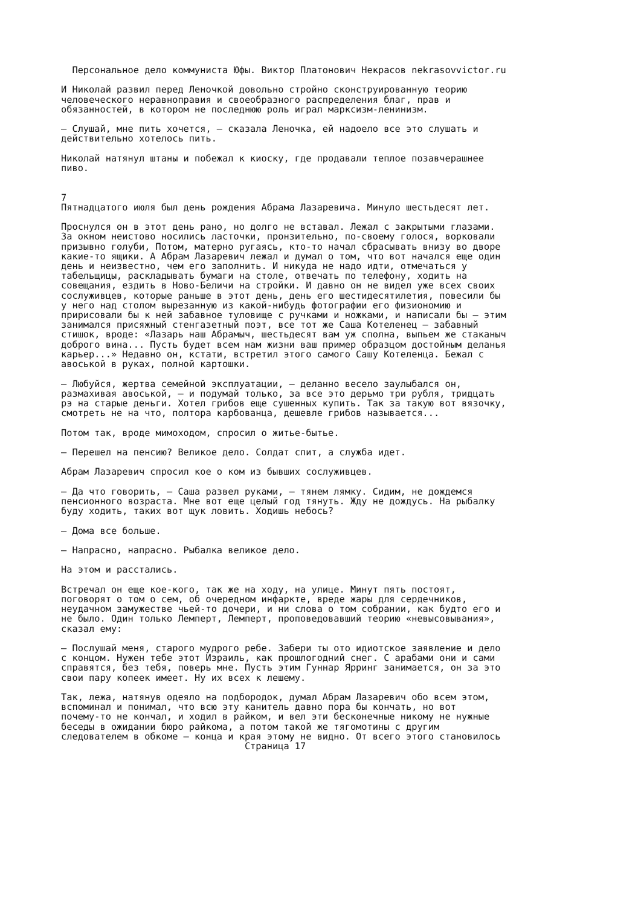Персональное дело коммуниста Юфы. Виктор Платонович Некрасов nekrasovvictor.ru И Николай развил перед Леночкой довольно стройно сконструированную теорию человеческого неравноправия и своеобразного распределения благ, прав и обязанностей, в котором не последнюю роль играл марксизм-ленинизм. — Слушай, мне пить хочется, — сказала Леночка, ей надоело все это слушать и действительно хотелось пить. Николай натянул штаны и побежал к киоску, где продавали теплое позавчерашнее пиво. 7 Пятнадцатого июля был день рождения Абрама Лазаревича. Минуло шестьдесят лет. Проснулся он в этот день рано, но долго не вставал. Лежал с закрытыми глазами. За окном неистово носились ласточки, пронзительно, по-своему голося, ворковали призывно голуби, Потом, матерно ругаясь, кто-то начал сбрасывать внизу во дворе какие-то ящики. А Абрам Лазаревич лежал и думал о том, что вот начался еще один день и неизвестно, чем его заполнить. И никуда не надо идти, отмечаться у табельщицы, раскладывать бумаги на столе, отвечать по телефону, ходить на совещания, ездить в Ново-Беличи на стройки. И давно он не видел уже всех своих сослуживцев, которые раньше в этот день, день его шестидесятилетия, повесили бы у него над столом вырезанную из какой-нибудь фотографии его физиономию и пририсовали бы к ней забавное туловище с ручками и ножками, и написали бы — этим занимался присяжный стенгазетный поэт, все тот же Саша Котеленец — забавный стишок, вроде: «Лазарь наш Абрамыч, шестьдесят вам уж сполна, выпьем же стаканыч доброго вина... Пусть будет всем нам жизни ваш пример образцом достойным деланья карьер...» Недавно он, кстати, встретил этого самого Сашу Котеленца. Бежал с авоськой в руках, полной картошки. — Любуйся, жертва семейной эксплуатации, — деланно весело заулыбался он, размахивая авоськой, — и подумай только, за все это дерьмо три рубля, тридцать рэ на старые деньги. Хотел грибов еще сушенных купить. Так за такую вот вязочку, смотреть не на что, полтора карбованца, дешевле грибов называется... Потом так, вроде мимоходом, спросил о житье-бытье. — Перешел на пенсию? Великое дело. Солдат спит, а служба идет. Абрам Лазаревич спросил кое о ком из бывших сослуживцев. — Да что говорить, — Саша развел руками, — тянем лямку. Сидим, не дождемся пенсионного возраста. Мне вот еще целый год тянуть. Жду не дождусь. На рыбалку буду ходить, таких вот щук ловить. Ходишь небось? — Дома все больше. — Напрасно, напрасно. Рыбалка великое дело. На этом и расстались. Встречал он еще кое-кого, так же на ходу, на улице. Минут пять постоят, поговорят о том о сем, об очередном инфаркте, вреде жары для сердечников, неудачном замужестве чьей-то дочери, и ни слова о том собрании, как будто его и не было. Один только Лемперт, Лемперт, проповедовавший теорию «невысовывания», сказал ему: — Послушай меня, старого мудрого ребе. Забери ты ото идиотское заявление и дело с концом. Нужен тебе этот Израиль, как прошлогодний снег. С арабами они и сами справятся, без тебя, поверь мне. Пусть этим Гуннар Ярринг занимается, он за это свои пару копеек имеет. Ну их всех к лешему. Так, лежа, натянув одеяло на подбородок, думал Абрам Лазаревич обо всем этом, вспоминал и понимал, что всю эту канитель давно пора бы кончать, но вот почему-то не кончал, и ходил в райком, и вел эти бесконечные никому не нужные беседы в ожидании бюро райкома, а потом такой же тягомотины с другим следователем в обкоме — конца и края этому не видно. От всего этого становилось Страница 17